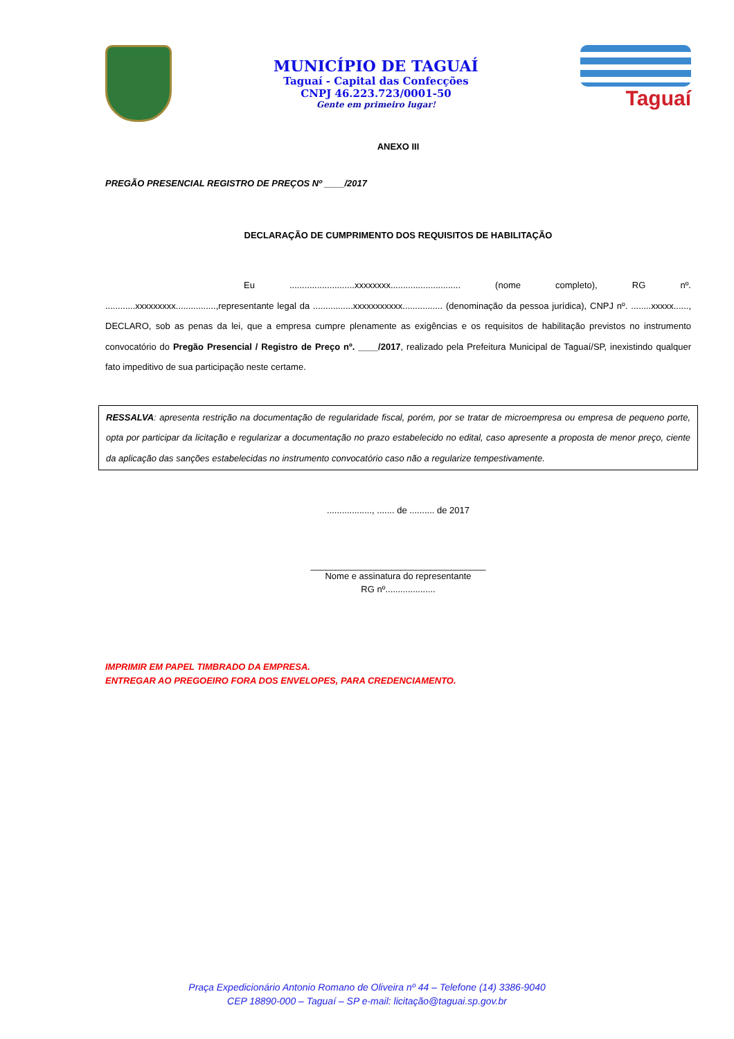MUNICÍPIO DE TAGUAÍ
Taguaí - Capital das Confecções
CNPJ 46.223.723/0001-50
Gente em primeiro lugar!
Taguaí
ANEXO III
PREGÃO PRESENCIAL REGISTRO DE PREÇOS Nº ____/2017
DECLARAÇÃO DE CUMPRIMENTO DOS REQUISITOS DE HABILITAÇÃO
Eu ..........................xxxxxxxx............................ (nome completo), RG nº. ............xxxxxxxxx................,representante legal da ................xxxxxxxxxxx................ (denominação da pessoa jurídica), CNPJ nº. ........xxxxx......, DECLARO, sob as penas da lei, que a empresa cumpre plenamente as exigências e os requisitos de habilitação previstos no instrumento convocatório do Pregão Presencial / Registro de Preço nº. ____/2017, realizado pela Prefeitura Municipal de Taguaí/SP, inexistindo qualquer fato impeditivo de sua participação neste certame.
RESSALVA: apresenta restrição na documentação de regularidade fiscal, porém, por se tratar de microempresa ou empresa de pequeno porte, opta por participar da licitação e regularizar a documentação no prazo estabelecido no edital, caso apresente a proposta de menor preço, ciente da aplicação das sanções estabelecidas no instrumento convocatório caso não a regularize tempestivamente.
.................., ....... de .......... de 2017
___________________________________
Nome e assinatura do representante
RG nº....................
IMPRIMIR EM PAPEL TIMBRADO DA EMPRESA.
ENTREGAR AO PREGOEIRO FORA DOS ENVELOPES, PARA CREDENCIAMENTO.
Praça Expedicionário Antonio Romano de Oliveira nº 44 – Telefone (14) 3386-9040
CEP 18890-000 – Taguaí – SP e-mail: licitação@taguai.sp.gov.br